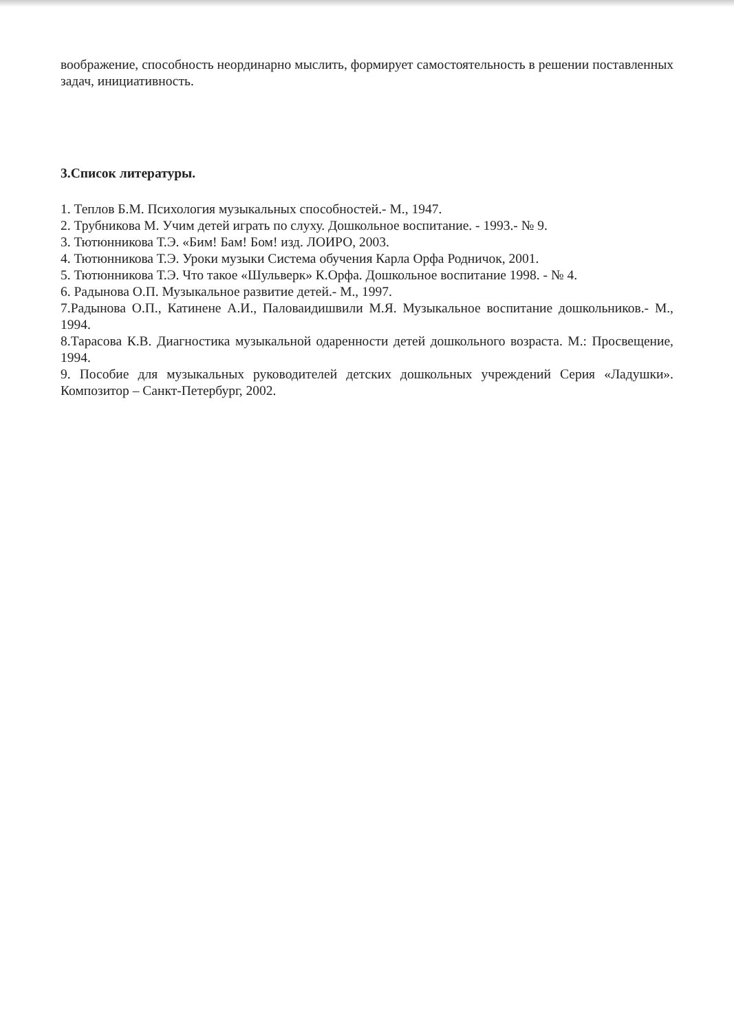воображение, способность неординарно мыслить, формирует самостоятельность в решении поставленных задач, инициативность.
3.Список литературы.
1. Теплов Б.М. Психология музыкальных способностей.- М., 1947.
2. Трубникова М. Учим детей играть по слуху. Дошкольное воспитание. - 1993.- № 9.
3. Тютюнникова Т.Э. «Бим! Бам! Бом! изд. ЛОИРО, 2003.
4. Тютюнникова Т.Э. Уроки музыки Система обучения Карла Орфа Родничок, 2001.
5. Тютюнникова Т.Э. Что такое «Шульверк» К.Орфа. Дошкольное воспитание 1998. - № 4.
6. Радынова О.П. Музыкальное развитие детей.- М., 1997.
7.Радынова О.П., Катинене А.И., Паловаидишвили М.Я. Музыкальное воспитание дошкольников.- М., 1994.
8.Тарасова К.В. Диагностика музыкальной одаренности детей дошкольного возраста. М.: Просвещение, 1994.
9. Пособие для музыкальных руководителей детских дошкольных учреждений Серия «Ладушки». Композитор – Санкт-Петербург, 2002.